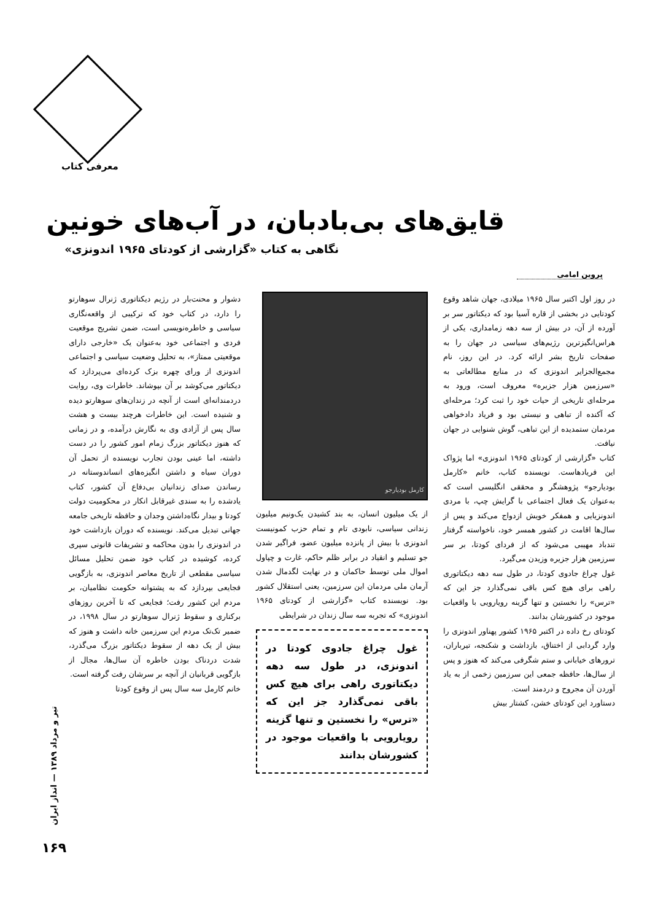معرفی کتاب
قایق‌های بی‌بادبان، در آب‌های خونین
نگاهی به کتاب «گزارشی از کودتای ۱۹۶۵ اندونزی»
پروین امامی
در روز اول اکتبر سال ۱۹۶۵ میلادی، جهان شاهد وقوع کودتایی در بخشی از قاره آسیا بود که دیکتاتور سر بر آورده از آن، در بیش از سه دهه زمامداری، یکی از هراس‌انگیزترین رژیم‌های سیاسی در جهان را به صفحات تاریخ بشر ارائه کرد. در این روز، نام مجمع‌الجزایر اندونزی که در منابع مطالعاتی به «سرزمین هزار جزیره» معروف است، ورود به مرحله‌ای تاریخی از حیات خود را ثبت کرد؛ مرحله‌ای که آکنده از تباهی و نیستی بود و فریاد دادخواهی مردمان ستمدیده از این تباهی، گوش شنوایی در جهان نیافت.
کتاب «گزارشی از کودتای ۱۹۶۵ اندونزی» اما پژواک این فریادهاست. نویسنده کتاب، خانم «کارمل بودیارجو» پژوهشگر و محققی انگلیسی است که به‌عنوان یک فعال اجتماعی با گرایش چپ، با مردی اندونزیایی و همفکر خویش ازدواج می‌کند و پس از سال‌ها اقامت در کشور همسر خود، ناخواسته گرفتار تندباد مهیبی می‌شود که از فردای کودتا، بر سر سرزمین هزار جزیره وزیدن می‌گیرد.
غول چراغ جادوی کودتا، در طول سه دهه دیکتاتوری راهی برای هیچ کس باقی نمی‌گذارد جز این که «ترس» را نخستین و تنها گزینه رویارویی با واقعیات موجود در کشورشان بدانند.
کودتای رخ داده در اکتبر ۱۹۶۵ کشور پهناور اندونزی را وارد گردابی از اختناق، بازداشت و شکنجه، تیرباران، ترورهای خیابانی و ستم شگرفی می‌کند که هنوز و پس از سال‌ها، حافظه جمعی این سرزمین زخمی از به یاد آوردن آن مجروح و دردمند است.
دستاورد این کودتای خشن، کشتار بیش
کارمل بودیارجو
از یک میلیون انسان، به بند کشیدن یک‌ونیم میلیون زندانی سیاسی، نابودی تام و تمام حزب کمونیست اندونزی با بیش از پانزده میلیون عضو، فراگیر شدن جو تسلیم و انقیاد در برابر ظلم حاکم، غارت و چپاول اموال ملی توسط حاکمان و در نهایت لگدمال شدن آرمان ملی مردمان این سرزمین، یعنی استقلال کشور بود. نویسنده کتاب «گزارشی از کودتای ۱۹۶۵ اندونزی» که تجربه سه سال زندان در شرایطی
غول چراغ جادوی کودتا در اندونزی، در طول سه دهه دیکتاتوری راهی برای هیچ کس باقی نمی‌گذارد جز این که «ترس» را نخستین و تنها گزینه رویارویی با واقعیات موجود در کشورشان بدانند
دشوار و محنت‌بار در رژیم دیکتاتوری ژنرال سوهارتو را دارد، در کتاب خود که ترکیبی از واقعه‌نگاری سیاسی و خاطره‌نویسی است، ضمن تشریح موقعیت فردی و اجتماعی خود به‌عنوان یک «خارجی دارای موقعیتی ممتاز»، به تحلیل وضعیت سیاسی و اجتماعی اندونزی از ورای چهره بزک کرده‌ای می‌پردازد که دیکتاتور می‌کوشد بر آن بپوشاند. خاطرات وی، روایت دردمندانه‌ای است از آنچه در زندان‌های سوهارتو دیده و شنیده است. این خاطرات هرچند بیست و هشت سال پس از آزادی وی به نگارش درآمده، و در زمانی که هنوز دیکتاتور بزرگ زمام امور کشور را در دست داشته، اما عینی بودن تجارب نویسنده از تحمل آن دوران سیاه و داشتن انگیزه‌های انساندوستانه در رساندن صدای زندانیان بی‌دفاع آن کشور، کتاب یادشده را به سندی غیرقابل انکار در محکومیت دولت کودتا و بیدار نگاه‌داشتن وجدان و حافظه تاریخی جامعه جهانی تبدیل می‌کند. نویسنده که دوران بازداشت خود در اندونزی را بدون محاکمه و تشریفات قانونی سپری کرده، کوشیده در کتاب خود ضمن تحلیل مسائل سیاسی مقطعی از تاریخ معاصر اندونزی، به بازگویی فجایعی بپردازد که به پشتوانه حکومت نظامیان، بر مردم این کشور رفت؛ فجایعی که تا آخرین روزهای برکناری و سقوط ژنرال سوهارتو در سال ۱۹۹۸، در ضمیر تک‌تک مردم این سرزمین خانه داشت و هنوز که بیش از یک دهه از سقوط دیکتاتور بزرگ می‌گذرد، شدت دردناک بودن خاطره آن سال‌ها، مجال از بازگویی قربانیان از آنچه بر سرشان رفت گرفته است.
خانم کارمل سه سال پس از وقوع کودتا
تیر و مرداد ۱۳۸۹ — انداز ایران
۱۶۹